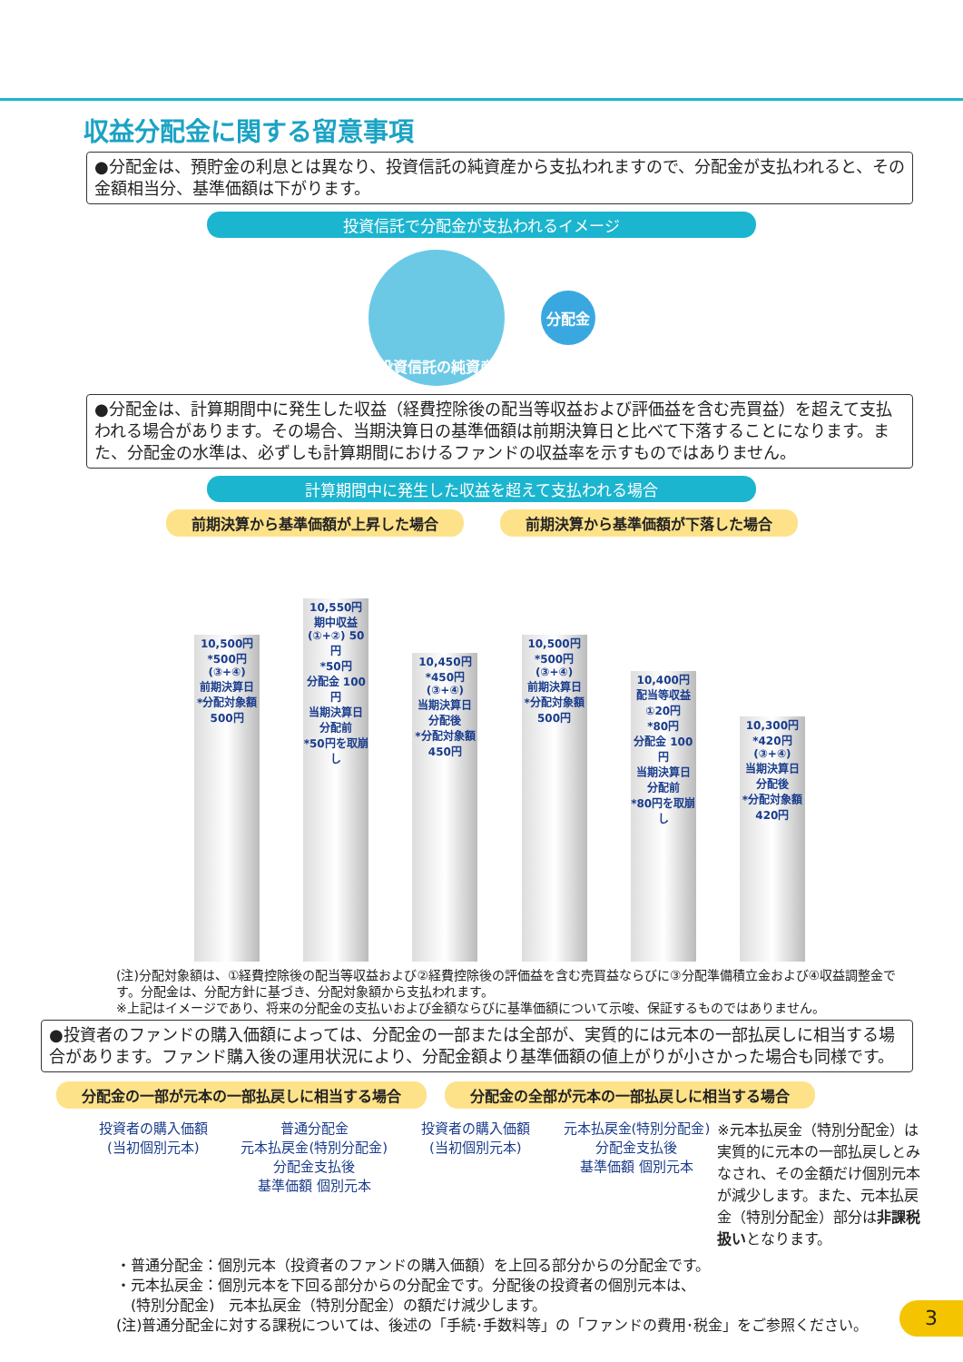収益分配金に関する留意事項
●分配金は、預貯金の利息とは異なり、投資信託の純資産から支払われますので、分配金が支払われると、その金額相当分、基準価額は下がります。
投資信託で分配金が支払われるイメージ
投資信託の純資産
分配金
●分配金は、計算期間中に発生した収益（経費控除後の配当等収益および評価益を含む売買益）を超えて支払われる場合があります。その場合、当期決算日の基準価額は前期決算日と比べて下落することになります。また、分配金の水準は、必ずしも計算期間におけるファンドの収益率を示すものではありません。
計算期間中に発生した収益を超えて支払われる場合
前期決算から基準価額が上昇した場合 前期決算から基準価額が下落した場合
10,500円
*500円(③+④)
前期決算日
*分配対象額 500円
10,550円
期中収益(①+②) 50円
*50円
分配金 100円
当期決算日 分配前
*50円を取崩し
10,450円
*450円(③+④)
当期決算日 分配後
*分配対象額 450円
10,500円
*500円(③+④)
前期決算日
*分配対象額 500円
10,400円
配当等収益①20円
*80円
分配金 100円
当期決算日 分配前
*80円を取崩し
10,300円
*420円(③+④)
当期決算日 分配後
*分配対象額 420円
(注)分配対象額は、①経費控除後の配当等収益および②経費控除後の評価益を含む売買益ならびに③分配準備積立金および④収益調整金です。分配金は、分配方針に基づき、分配対象額から支払われます。
※上記はイメージであり、将来の分配金の支払いおよび金額ならびに基準価額について示唆、保証するものではありません。
●投資者のファンドの購入価額によっては、分配金の一部または全部が、実質的には元本の一部払戻しに相当する場合があります。ファンド購入後の運用状況により、分配金額より基準価額の値上がりが小さかった場合も同様です。
分配金の一部が元本の一部払戻しに相当する場合 分配金の全部が元本の一部払戻しに相当する場合
投資者の購入価額
(当初個別元本)
普通分配金
元本払戻金(特別分配金)
分配金支払後
基準価額 個別元本
投資者の購入価額
(当初個別元本)
元本払戻金(特別分配金)
分配金支払後
基準価額 個別元本
※元本払戻金（特別分配金）は実質的に元本の一部払戻しとみなされ、その金額だけ個別元本が減少します。また、元本払戻金（特別分配金）部分は非課税扱いとなります。
・普通分配金：個別元本（投資者のファンドの購入価額）を上回る部分からの分配金です。
・元本払戻金：個別元本を下回る部分からの分配金です。分配後の投資者の個別元本は、
　(特別分配金)　元本払戻金（特別分配金）の額だけ減少します。
(注)普通分配金に対する課税については、後述の「手続･手数料等」の「ファンドの費用･税金」をご参照ください。
3